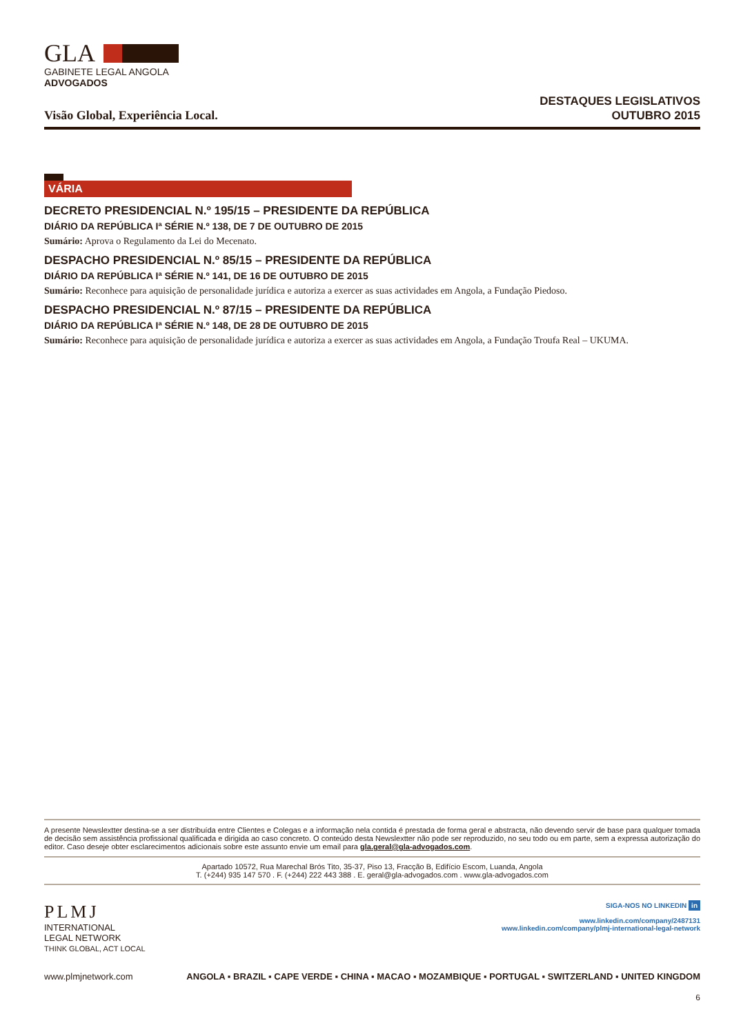GLA
GABINETE LEGAL ANGOLA
ADVOGADOS
Visão Global, Experiência Local.
DESTAQUES LEGISLATIVOS
OUTUBRO 2015
VÁRIA
DECRETO PRESIDENCIAL N.º 195/15 – PRESIDENTE DA REPÚBLICA
DIÁRIO DA REPÚBLICA Iª SÉRIE N.º 138, DE 7 DE OUTUBRO DE 2015
Sumário: Aprova o Regulamento da Lei do Mecenato.
DESPACHO PRESIDENCIAL N.º 85/15 – PRESIDENTE DA REPÚBLICA
DIÁRIO DA REPÚBLICA Iª SÉRIE N.º 141, DE 16 DE OUTUBRO DE 2015
Sumário: Reconhece para aquisição de personalidade jurídica e autoriza a exercer as suas actividades em Angola, a Fundação Piedoso.
DESPACHO PRESIDENCIAL N.º 87/15 – PRESIDENTE DA REPÚBLICA
DIÁRIO DA REPÚBLICA Iª SÉRIE N.º 148, DE 28 DE OUTUBRO DE 2015
Sumário: Reconhece para aquisição de personalidade jurídica e autoriza a exercer as suas actividades em Angola, a Fundação Troufa Real – UKUMA.
A presente Newslextter destina-se a ser distribuída entre Clientes e Colegas e a informação nela contida é prestada de forma geral e abstracta, não devendo servir de base para qualquer tomada de decisão sem assistência profissional qualificada e dirigida ao caso concreto. O conteúdo desta Newslextter não pode ser reproduzido, no seu todo ou em parte, sem a expressa autorização do editor. Caso deseje obter esclarecimentos adicionais sobre este assunto envie um email para gla.geral@gla-advogados.com.
Apartado 10572, Rua Marechal Brós Tito, 35-37, Piso 13, Fracção B, Edifício Escom, Luanda, Angola
T. (+244) 935 147 570 . F. (+244) 222 443 388 . E. geral@gla-advogados.com . www.gla-advogados.com
PLMJ
INTERNATIONAL
LEGAL NETWORK
THINK GLOBAL, ACT LOCAL
SIGA-NOS NO LINKEDIN in
www.linkedin.com/company/2487131
www.linkedin.com/company/plmj-international-legal-network
www.plmjnetwork.com ANGOLA ▪ BRAZIL ▪ CAPE VERDE ▪ CHINA ▪ MACAO ▪ MOZAMBIQUE ▪ PORTUGAL ▪ SWITZERLAND ▪ UNITED KINGDOM
6